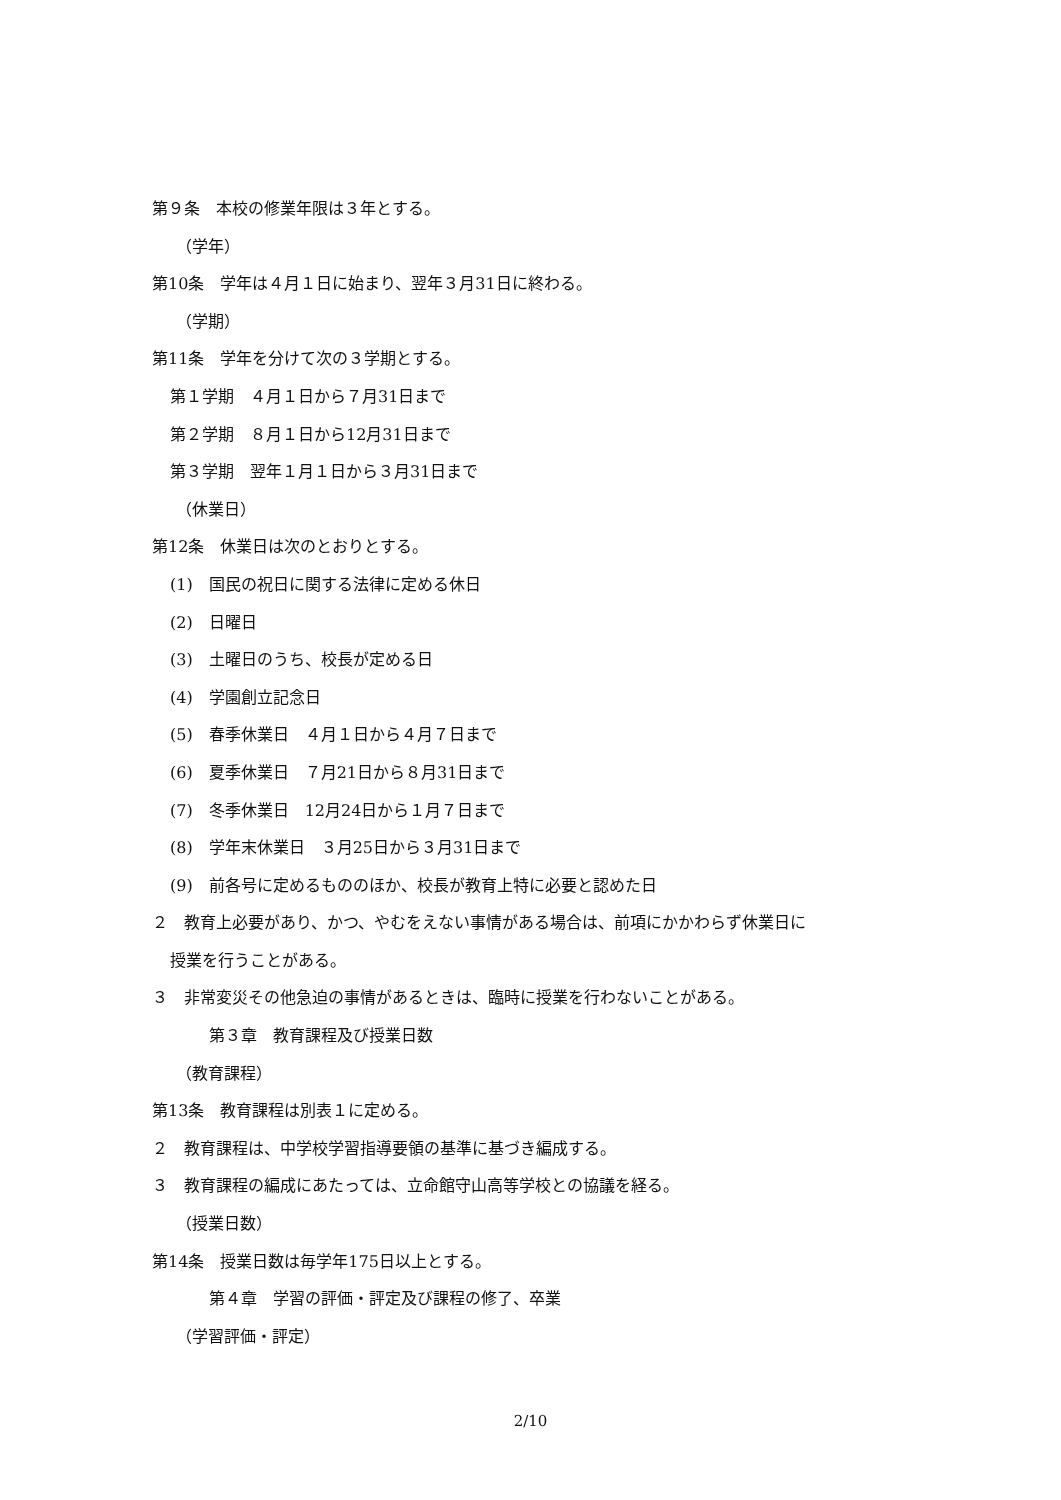第９条　本校の修業年限は３年とする。
（学年）
第10条　学年は４月１日に始まり、翌年３月31日に終わる。
（学期）
第11条　学年を分けて次の３学期とする。
第１学期　４月１日から７月31日まで
第２学期　８月１日から12月31日まで
第３学期　翌年１月１日から３月31日まで
（休業日）
第12条　休業日は次のとおりとする。
(1)　国民の祝日に関する法律に定める休日
(2)　日曜日
(3)　土曜日のうち、校長が定める日
(4)　学園創立記念日
(5)　春季休業日　４月１日から４月７日まで
(6)　夏季休業日　７月21日から８月31日まで
(7)　冬季休業日　12月24日から１月７日まで
(8)　学年末休業日　３月25日から３月31日まで
(9)　前各号に定めるもののほか、校長が教育上特に必要と認めた日
２　教育上必要があり、かつ、やむをえない事情がある場合は、前項にかかわらず休業日に
授業を行うことがある。
３　非常変災その他急迫の事情があるときは、臨時に授業を行わないことがある。
第３章　教育課程及び授業日数
（教育課程）
第13条　教育課程は別表１に定める。
２　教育課程は、中学校学習指導要領の基準に基づき編成する。
３　教育課程の編成にあたっては、立命館守山高等学校との協議を経る。
（授業日数）
第14条　授業日数は毎学年175日以上とする。
第４章　学習の評価・評定及び課程の修了、卒業
（学習評価・評定）
2/10